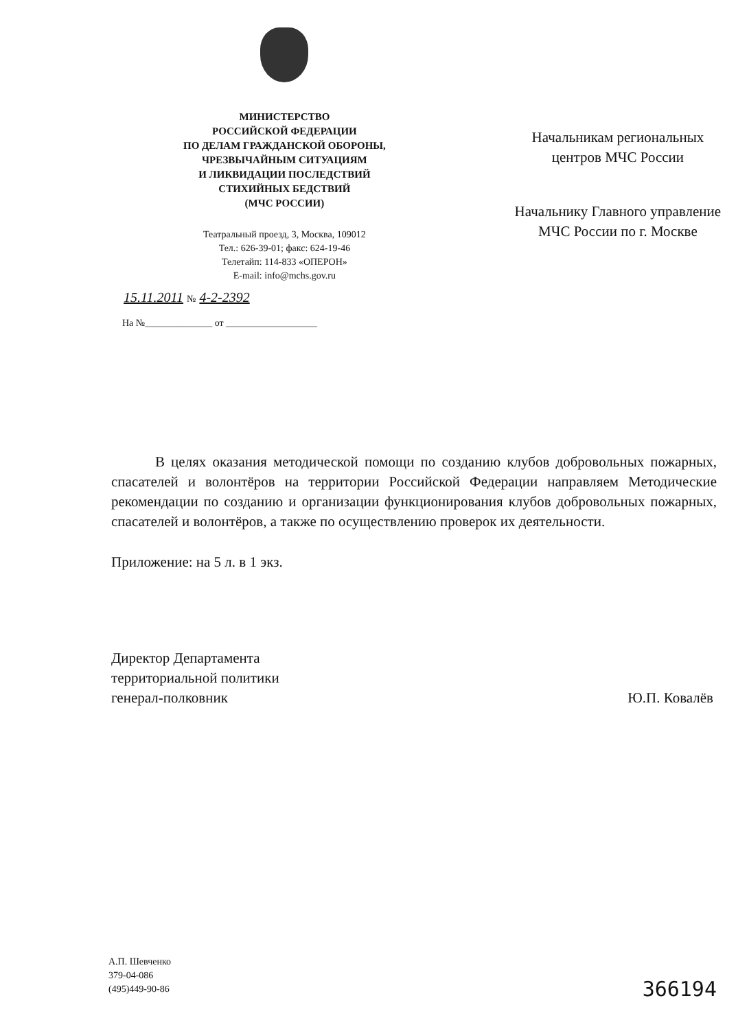МИНИСТЕРСТВО
РОССИЙСКОЙ ФЕДЕРАЦИИ
ПО ДЕЛАМ ГРАЖДАНСКОЙ ОБОРОНЫ,
ЧРЕЗВЫЧАЙНЫМ СИТУАЦИЯМ
И ЛИКВИДАЦИИ ПОСЛЕДСТВИЙ
СТИХИЙНЫХ БЕДСТВИЙ
(МЧС РОССИИ)
Театральный проезд, 3, Москва, 109012
Тел.: 626-39-01; факс: 624-19-46
Телетайп: 114-833 «ОПЕРОН»
E-mail: info@mchs.gov.ru
15.11.2011 № 4-2-2392
На №______________ от ___________________
Начальникам региональных
центров МЧС России
Начальнику Главного управление
МЧС России по г. Москве
В целях оказания методической помощи по созданию клубов добровольных пожарных, спасателей и волонтёров на территории Российской Федерации направляем Методические рекомендации по созданию и организации функционирования клубов добровольных пожарных, спасателей и волонтёров, а также по осуществлению проверок их деятельности.
Приложение: на 5 л. в 1 экз.
Директор Департамента
территориальной политики
генерал-полковник
Ю.П. Ковалёв
А.П. Шевченко
379-04-086
(495)449-90-86
366194